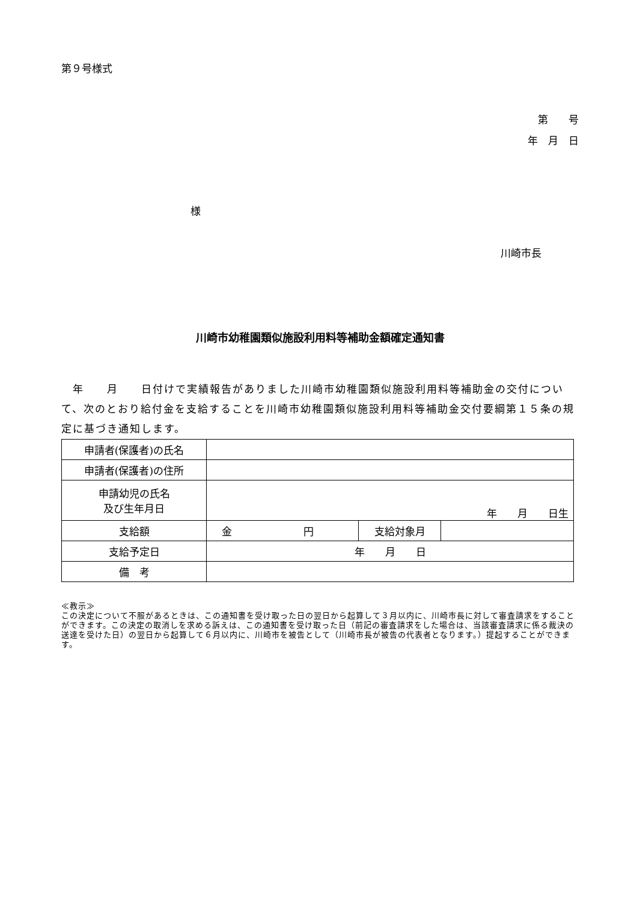第９号様式
第　　号
年　月　日
様
川崎市長
川崎市幼稚園類似施設利用料等補助金額確定通知書
　年　　月　　日付けで実績報告がありました川崎市幼稚園類似施設利用料等補助金の交付について、次のとおり給付金を支給することを川崎市幼稚園類似施設利用料等補助金交付要綱第１５条の規定に基づき通知します。
| 申請者(保護者)の氏名 | | | |
| 申請者(保護者)の住所 | | | |
| 申請幼児の氏名 及び生年月日 | 年 月 日生 | | |
| 支給額 | 金 円 | 支給対象月 | |
| 支給予定日 | 年 月 日 | | |
| 備 考 | | | |
≪教示≫
この決定について不服があるときは、この通知書を受け取った日の翌日から起算して３月以内に、川崎市長に対して審査請求をすることができます。この決定の取消しを求める訴えは、この通知書を受け取った日（前記の審査請求をした場合は、当該審査請求に係る裁決の送達を受けた日）の翌日から起算して６月以内に、川崎市を被告として（川崎市長が被告の代表者となります。）提起することができます。